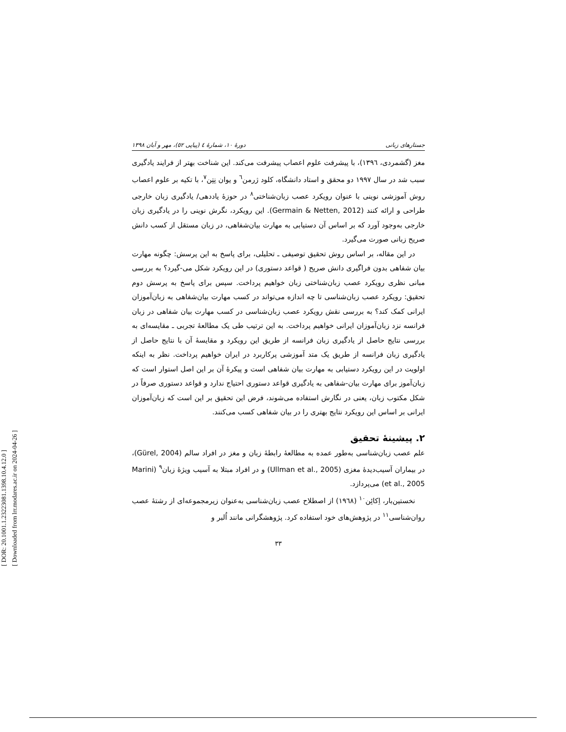[ DOR: 20.1001.1.23223081.1398.10.4.12.0 ]
[ Downloaded from lrr.modares.ac.ir on 2024-04-26 ]
جستارهای زبانی دورهٔ ۱۰، شمارهٔ ٤ (پیاپی ٥۲)، مهر و آبان ۱۳۹۸
مغز (گشمردی، ۱۳۹٦)، با پیشرفت علوم اعصاب پیشرفت می‌کند. این شناخت بهتر از فرایند یادگیری سبب شد در سال ۱۹۹۷ دو محقق و استاد دانشگاه، کلود ژرمن<sup>٦</sup> و یوان نِتِن<sup>۷</sup>، با تکیه بر علوم اعصاب روش آموزشی نوینی با عنوان رویکرد عصب زبان‌شناختی<sup>۸</sup> در حوزهٔ یاددهی/ یادگیری زبان خارجی طراحی و ارائه کنند (Germain & Netten, 2012). این رویکرد، نگرش نوینی را در یادگیری زبان خارجی به‌وجود آورد که بر اساس آن دستیابی به مهارت بیان‌شفاهی، در زبان مستقل از کسب دانش صریح زبانی صورت می‌گیرد.
در این مقاله، بر اساس روش تحقیق توصیفی ـ تحلیلی، برای پاسخ به این پرسش: چگونه مهارت بیان شفاهی بدون فراگیری دانش صریح ( قواعد دستوری) در این رویکرد شکل می-گیرد؟ به بررسی مبانی نظری رویکرد عصب زبان‌شناختی زبان خواهیم پرداخت. سپس برای پاسخ به پرسش دوم تحقیق: رویکرد عصب زبان‌شناسی تا چه اندازه می‌تواند در کسب مهارت بیان‌شفاهی به زبان‌آموزان ایرانی کمک کند؟ به بررسی نقش رویکرد عصب زبان‌شناسی در کسب مهارت بیان شفاهی در زبان فرانسه نزد زبان‌آموزان ایرانی خواهیم پرداخت. به این ترتیب طی یک مطالعهٔ تجربی ـ مقایسه‌ای به بررسی نتایج حاصل از یادگیری زبان فرانسه از طریق این رویکرد و مقایسهٔ آن با نتایج حاصل از یادگیری زبان فرانسه از طریق یک متد آموزشی پرکاربرد در ایران خواهیم پرداخت. نظر به اینکه اولویت در این رویکرد دستیابی به مهارت بیان شفاهی است و پیکرهٔ آن بر این اصل استوار است که زبان‌آموز برای مهارت بیان-شفاهی به یادگیری قواعد دستوری احتیاج ندارد و قواعد دستوری صرفاً در شکل مکتوب زبان، یعنی در نگارش استفاده می‌شوند، فرض این تحقیق بر این است که زبان‌آموزان ایرانی بر اساس این رویکرد نتایج بهتری را در بیان شفاهی کسب می‌کنند.
۲. پیشینهٔ تحقیق
علم عصب زبان‌شناسی به‌طور عمده به مطالعهٔ رابطهٔ زبان و مغز در افراد سالم (Gürel, 2004)، در بیماران آسیب‌دیدهٔ مغزی (Ullman et al., 2005) و در افراد مبتلا به آسیب ویژهٔ زبان<sup>۹</sup> (Marini et al., 2005) می‌پردازد.
نخستین‌بار، اِکائِن<sup>۱۰</sup> (۱۹٦۸) از اصطلاح عصب زبان‌شناسی به‌عنوان زیرمجموعه‌ای از رشتهٔ عصب روان‌شناسی<sup>۱۱</sup> در پژوهش‌های خود استفاده کرد. پژوهشگرانی مانند اُلبر و
۳۳